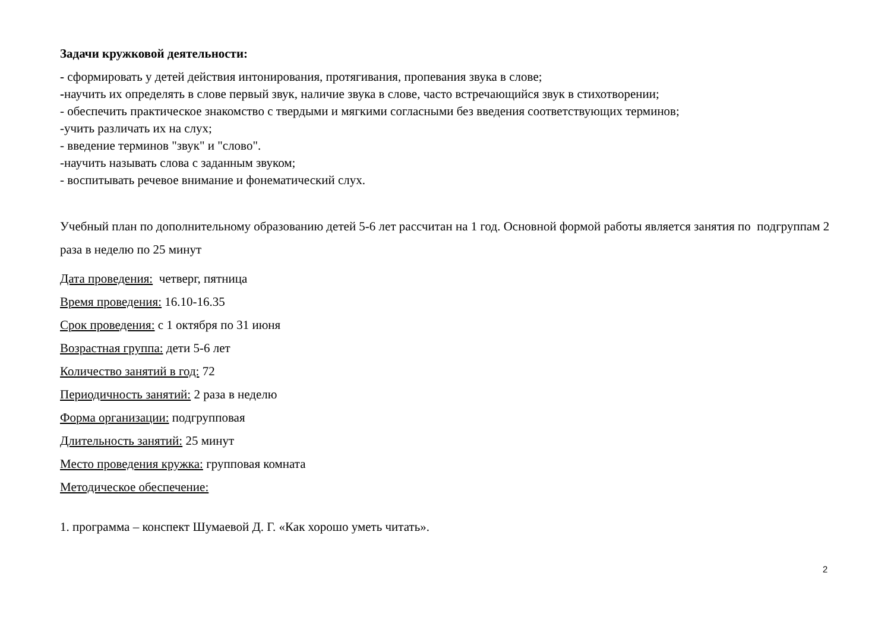Задачи кружковой деятельности:
- сформировать у детей действия интонирования, протягивания, пропевания звука в слове;
-научить их определять в слове первый звук, наличие звука в слове, часто встречающийся звук в стихотворении;
- обеспечить практическое знакомство с твердыми и мягкими согласными без введения соответствующих терминов;
-учить различать их на слух;
- введение терминов "звук" и "слово".
-научить называть слова с заданным звуком;
- воспитывать речевое внимание и фонематический слух.
Учебный план по дополнительному образованию детей 5-6 лет рассчитан на 1 год. Основной формой работы является занятия по подгруппам 2 раза в неделю по 25 минут
Дата проведения: четверг, пятница
Время проведения: 16.10-16.35
Срок проведения: с 1 октября по 31 июня
Возрастная группа: дети 5-6 лет
Количество занятий в год: 72
Периодичность занятий: 2 раза в неделю
Форма организации: подгрупповая
Длительность занятий: 25 минут
Место проведения кружка: групповая комната
Методическое обеспечение:
1. программа – конспект Шумаевой Д. Г. «Как хорошо уметь читать».
2